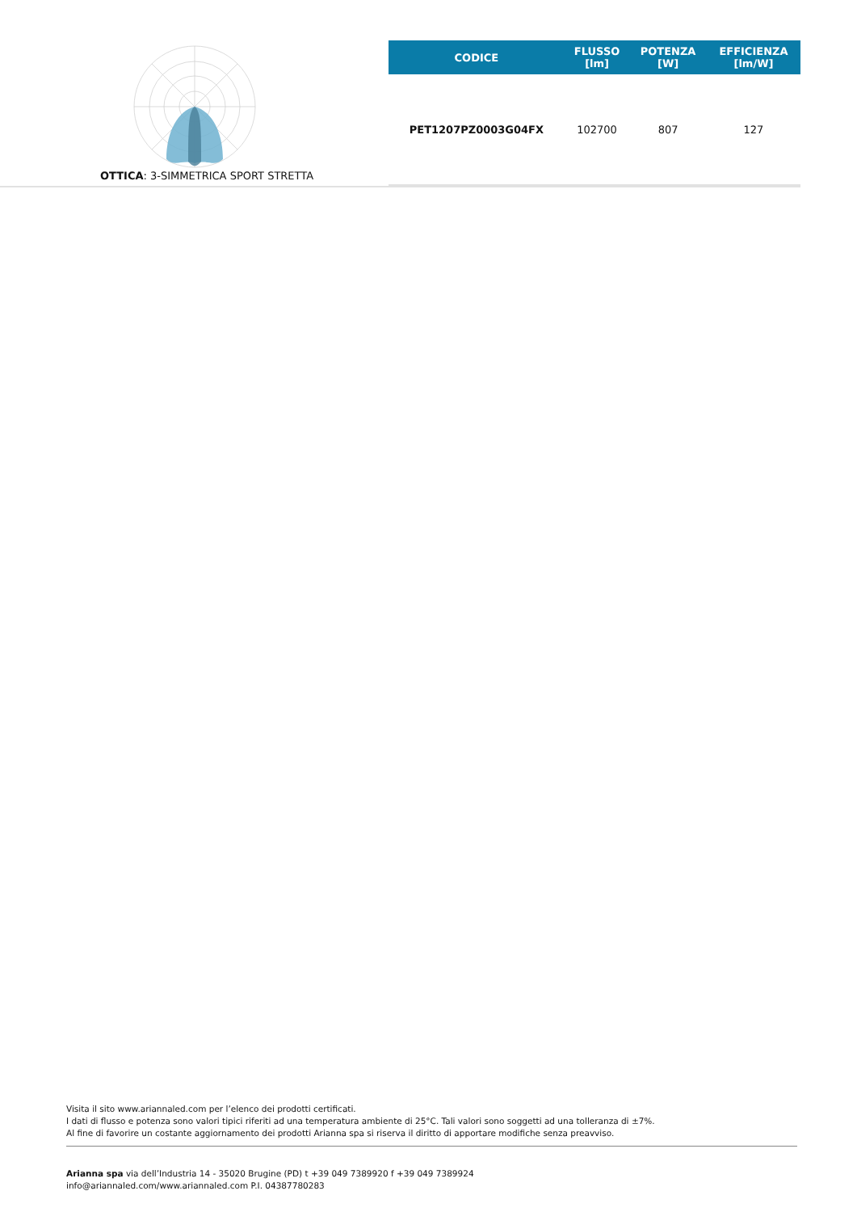OTTICA: 3-SIMMETRICA SPORT STRETTA
| CODICE | FLUSSO [lm] | POTENZA [W] | EFFICIENZA [lm/W] |
| --- | --- | --- | --- |
| PET1207PZ0003G04FX | 102700 | 807 | 127 |
Visita il sito www.ariannaled.com per l’elenco dei prodotti certificati.
I dati di flusso e potenza sono valori tipici riferiti ad una temperatura ambiente di 25°C. Tali valori sono soggetti ad una tolleranza di ±7%.
Al fine di favorire un costante aggiornamento dei prodotti Arianna spa si riserva il diritto di apportare modifiche senza preavviso.
Arianna spa via dell’Industria 14 - 35020 Brugine (PD) t +39 049 7389920 f +39 049 7389924
info@ariannaled.com/www.ariannaled.com P.I. 04387780283